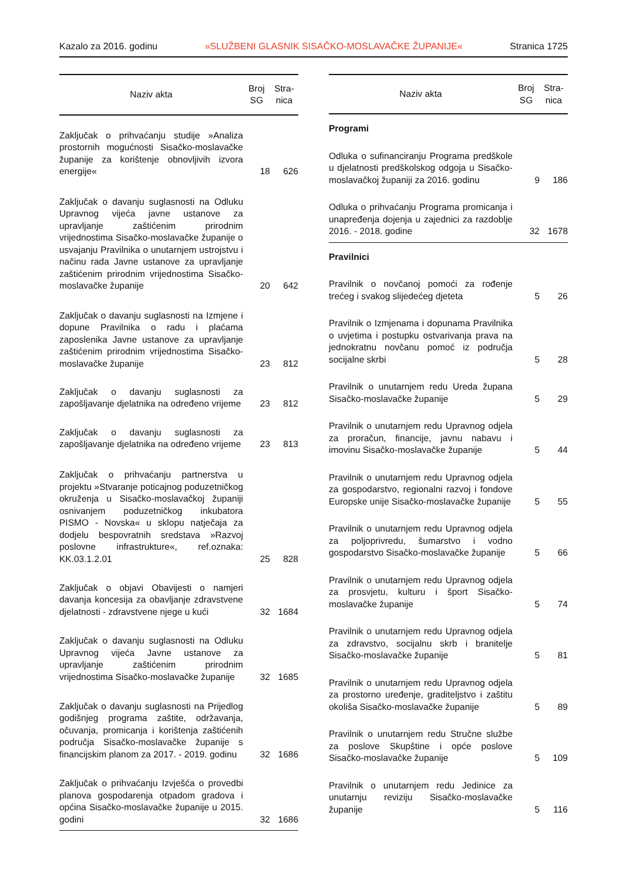Kazalo za 2016. godinu »SLUŽBENI GLASNIK SISAČKO-MOSLAVAČKE ŽUPANIJE« Stranica 1725
| Naziv akta | Broj SG | Stra- nica |
| --- | --- | --- |
| Zaključak o prihvaćanju studije »Analiza prostornih mogućnosti Sisačko-moslavačke županije za korištenje obnovljivih izvora energije« | 18 | 626 |
| Zaključak o davanju suglasnosti na Odluku Upravnog vijeća javne ustanove za upravljanje zaštićenim prirodnim vrijednostima Sisačko-moslavačke županije o usvajanju Pravilnika o unutarnjem ustrojstvu i načinu rada Javne ustanove za upravljanje zaštićenim prirodnim vrijednostima Sisačko-moslavačke županije | 20 | 642 |
| Zaključak o davanju suglasnosti na Izmjene i dopune Pravilnika o radu i plaćama zaposlenika Javne ustanove za upravljanje zaštićenim prirodnim vrijednostima Sisačko-moslavačke županije | 23 | 812 |
| Zaključak o davanju suglasnosti za zapošljavanje djelatnika na određeno vrijeme | 23 | 812 |
| Zaključak o davanju suglasnosti za zapošljavanje djelatnika na određeno vrijeme | 23 | 813 |
| Zaključak o prihvaćanju partnerstva u projektu »Stvaranje poticajnog poduzetničkog okruženja u Sisačko-moslavačkoj županiji osnivanjem poduzetničkog inkubatora PISMO - Novska« u sklopu natječaja za dodjelu bespovratnih sredstava »Razvoj poslovne infrastrukture«, ref.oznaka: KK.03.1.2.01 | 25 | 828 |
| Zaključak o objavi Obavijesti o namjeri davanja koncesija za obavljanje zdravstvene djelatnosti - zdravstvene njege u kući | 32 | 1684 |
| Zaključak o davanju suglasnosti na Odluku Upravnog vijeća Javne ustanove za upravljanje zaštićenim prirodnim vrijednostima Sisačko-moslavačke županije | 32 | 1685 |
| Zaključak o davanju suglasnosti na Prijedlog godišnjeg programa zaštite, održavanja, očuvanja, promicanja i korištenja zaštićenih područja Sisačko-moslavačke županije s financijskim planom za 2017. - 2019. godinu | 32 | 1686 |
| Zaključak o prihvaćanju Izvješća o provedbi planova gospodarenja otpadom gradova i općina Sisačko-moslavačke županije u 2015. godini | 32 | 1686 |
| Naziv akta | Broj SG | Stra- nica |
| --- | --- | --- |
| Programi | | |
| Odluka o sufinanciranju Programa predškole u djelatnosti predškolskog odgoja u Sisačko-moslavačkoj županiji za 2016. godinu | 9 | 186 |
| Odluka o prihvaćanju Programa promicanja i unapređenja dojenja u zajednici za razdoblje 2016. - 2018. godine | 32 | 1678 |
| Pravilnici | | |
| Pravilnik o novčanoj pomoći za rođenje trećeg i svakog slijedećeg djeteta | 5 | 26 |
| Pravilnik o Izmjenama i dopunama Pravilnika o uvjetima i postupku ostvarivanja prava na jednokratnu novčanu pomoć iz područja socijalne skrbi | 5 | 28 |
| Pravilnik o unutarnjem redu Ureda župana Sisačko-moslavačke županije | 5 | 29 |
| Pravilnik o unutarnjem redu Upravnog odjela za proračun, financije, javnu nabavu i imovinu Sisačko-moslavačke županije | 5 | 44 |
| Pravilnik o unutarnjem redu Upravnog odjela za gospodarstvo, regionalni razvoj i fondove Europske unije Sisačko-moslavačke županije | 5 | 55 |
| Pravilnik o unutarnjem redu Upravnog odjela za poljoprivredu, šumarstvo i vodno gospodarstvo Sisačko-moslavačke županije | 5 | 66 |
| Pravilnik o unutarnjem redu Upravnog odjela za prosvjetu, kulturu i šport Sisačko-moslavačke županije | 5 | 74 |
| Pravilnik o unutarnjem redu Upravnog odjela za zdravstvo, socijalnu skrb i branitelje Sisačko-moslavačke županije | 5 | 81 |
| Pravilnik o unutarnjem redu Upravnog odjela za prostorno uređenje, graditeljstvo i zaštitu okoliša Sisačko-moslavačke županije | 5 | 89 |
| Pravilnik o unutarnjem redu Stručne službe za poslove Skupštine i opće poslove Sisačko-moslavačke županije | 5 | 109 |
| Pravilnik o unutarnjem redu Jedinice za unutarnju reviziju Sisačko-moslavačke županije | 5 | 116 |